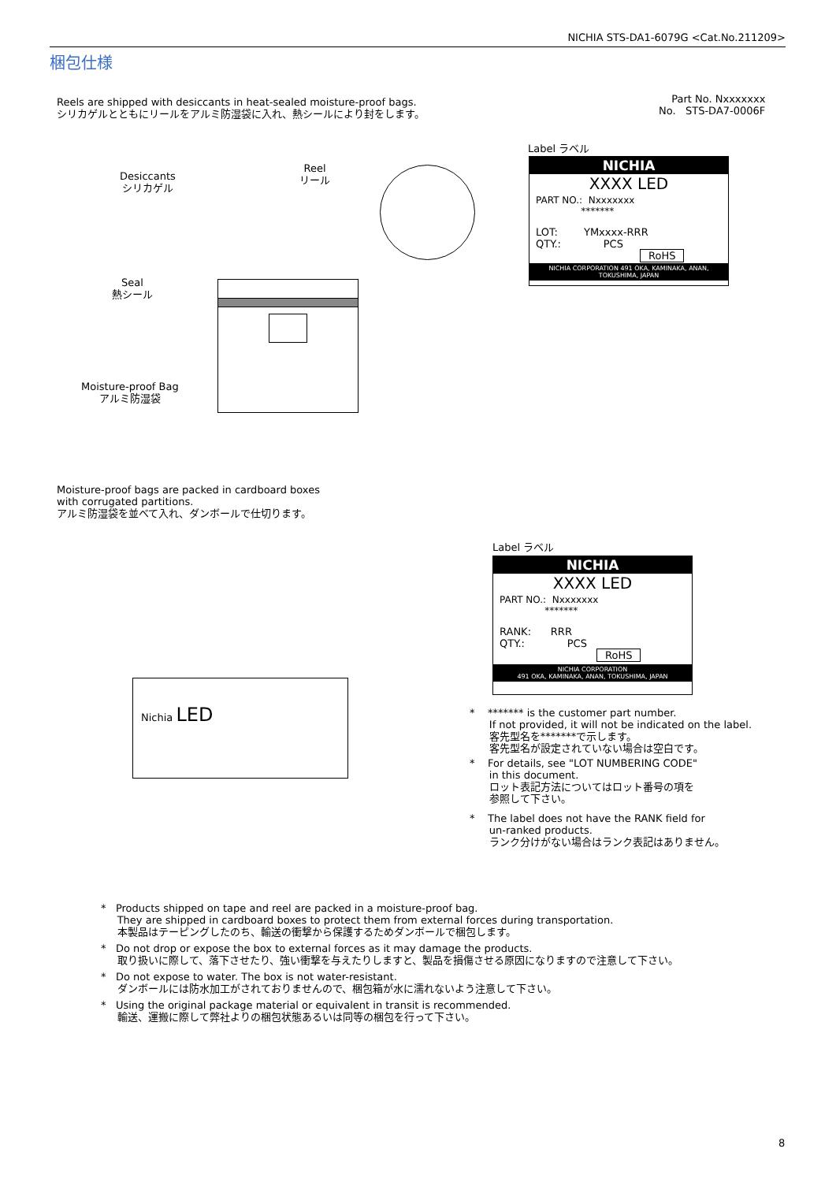NICHIA STS-DA1-6079G <Cat.No.211209>
梱包仕様
Reels are shipped with desiccants in heat-sealed moisture-proof bags.
シリカゲルとともにリールをアルミ防湿袋に入れ、熱シールにより封をします。
Part No. Nxxxxxxx
No. STS-DA7-0006F
Desiccants
シリカゲル
Reel
リール
Seal
熱シール
Moisture-proof Bag
アルミ防湿袋
Label ラベル
NICHIA
XXXX LED
PART NO.: Nxxxxxxx
*******
LOT: YMxxxx-RRR
QTY.: PCS
RoHS
NICHIA CORPORATION 491 OKA, KAMINAKA, ANAN, TOKUSHIMA, JAPAN
Moisture-proof bags are packed in cardboard boxes
with corrugated partitions.
アルミ防湿袋を並べて入れ、ダンボールで仕切ります。
Nichia LED
Label ラベル
NICHIA
XXXX LED
PART NO.: Nxxxxxxx
*******
RANK: RRR
QTY.: PCS
RoHS
NICHIA CORPORATION
491 OKA, KAMINAKA, ANAN, TOKUSHIMA, JAPAN
* ******* is the customer part number.
If not provided, it will not be indicated on the label.
客先型名を*******で示します。
客先型名が設定されていない場合は空白です。
* For details, see "LOT NUMBERING CODE"
in this document.
ロット表記方法についてはロット番号の項を
参照して下さい。
* The label does not have the RANK field for
un-ranked products.
ランク分けがない場合はランク表記はありません。
* Products shipped on tape and reel are packed in a moisture-proof bag.
They are shipped in cardboard boxes to protect them from external forces during transportation.
本製品はテーピングしたのち、輸送の衝撃から保護するためダンボールで梱包します。
* Do not drop or expose the box to external forces as it may damage the products.
取り扱いに際して、落下させたり、強い衝撃を与えたりしますと、製品を損傷させる原因になりますので注意して下さい。
* Do not expose to water. The box is not water-resistant.
ダンボールには防水加工がされておりませんので、梱包箱が水に濡れないよう注意して下さい。
* Using the original package material or equivalent in transit is recommended.
輸送、運搬に際して弊社よりの梱包状態あるいは同等の梱包を行って下さい。
8